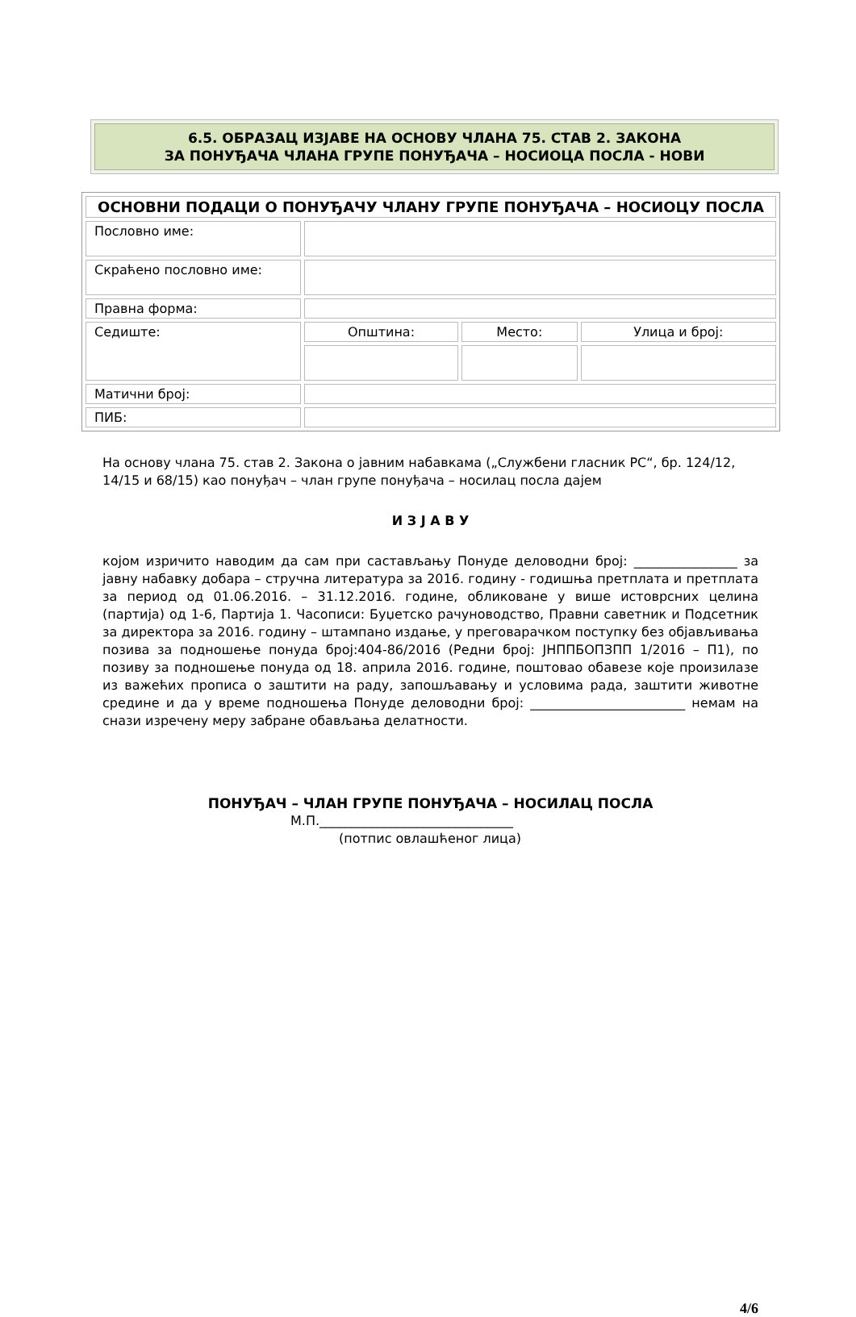6.5. ОБРАЗАЦ ИЗЈАВЕ НА ОСНОВУ ЧЛАНА 75. СТАВ 2. ЗАКОНА
ЗА ПОНУЂАЧА ЧЛАНА ГРУПЕ ПОНУЂАЧА – НОСИОЦА ПОСЛА - НОВИ
| ОСНОВНИ ПОДАЦИ О ПОНУЂАЧУ ЧЛАНУ ГРУПЕ ПОНУЂАЧА – НОСИОЦУ ПОСЛА | | | |
| Пословно име: | | | |
| Скраћено пословно име: | | | |
| Правна форма: | | | |
| Седиште: | Општина: | Место: | Улица и број: |
| Матични број: | | | |
| ПИБ: | | | |
На основу члана 75. став 2. Закона о јавним набавкама („Службени гласник РС“, бр. 124/12, 14/15 и 68/15) као понуђач – члан групе понуђача – носилац посла дајем
И З Ј А В У
којом изричито наводим да сам при састављању Понуде деловодни број: ________________ за јавну набавку добара – стручна литература за 2016. годину - годишња претплата и претплата за период од 01.06.2016. – 31.12.2016. године, обликоване у више истоврсних целина (партија) од 1-6, Партија 1. Часописи: Буџетско рачуноводство, Правни саветник и Подсетник за директора за 2016. годину – штампано издање, у преговарачком поступку без објављивања позива за подношење понуда број:404-86/2016 (Редни број: ЈНППБОПЗПП 1/2016 – П1), по позиву за подношење понуда од 18. априла 2016. године, поштовао обавезе које произилазе из важећих прописа о заштити на раду, запошљавању и условима рада, заштити животне средине и да у време подношења Понуде деловодни број: ________________________ немам на снази изречену меру забране обављања делатности.
ПОНУЂАЧ – ЧЛАН ГРУПЕ ПОНУЂАЧА – НОСИЛАЦ ПОСЛА
М.П.______________________________
(потпис овлашћеног лица)
4/6